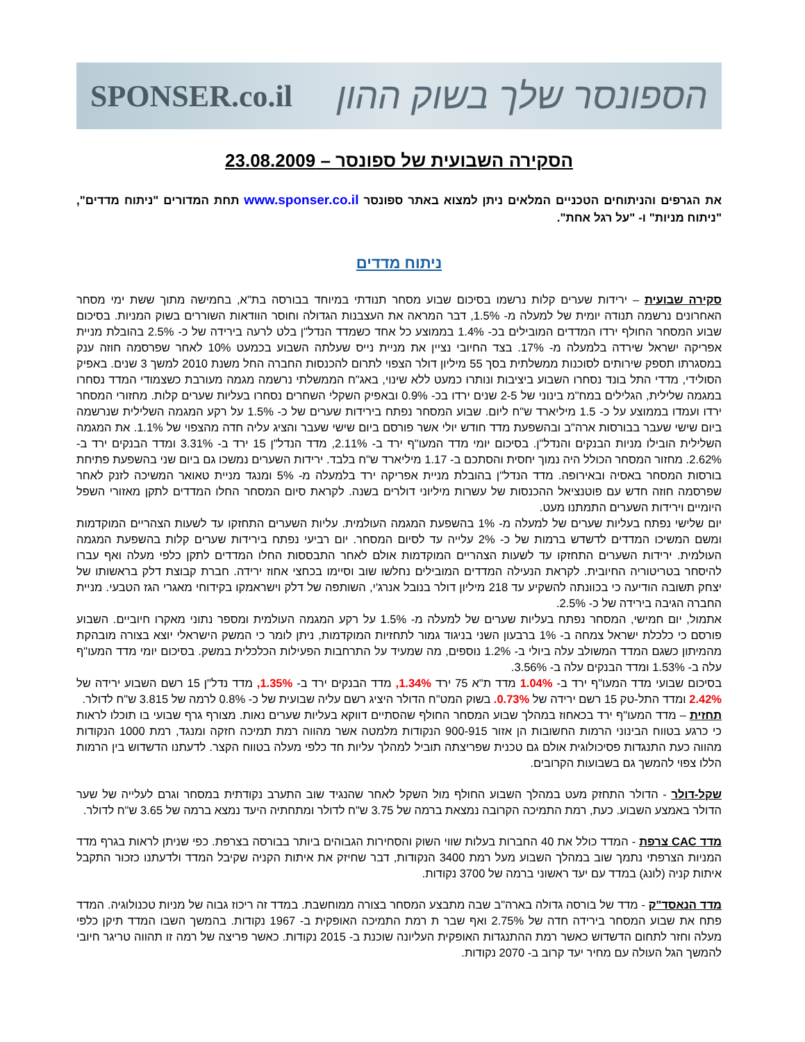SPONSER.co.il הספונסר שלך בשוק ההון
הסקירה השבועית של ספונסר – 23.08.2009
את הגרפים והניתוחים הטכניים המלאים ניתן למצוא באתר ספונסר www.sponser.co.il תחת המדורים "ניתוח מדדים", "ניתוח מניות" ו- "על רגל אחת".
ניתוח מדדים
סקירה שבועית – ירידות שערים קלות נרשמו בסיכום שבוע מסחר תנודתי במיוחד בבורסה בת"א, בחמישה מתוך ששת ימי מסחר האחרונים נרשמה תנודה יומית של למעלה מ- 1.5%, דבר המראה את העצבנות הגדולה וחוסר הוודאות השוררים בשוק המניות. בסיכום שבוע המסחר החולף ירדו המדדים המובילים בכ- 1.4% בממוצע כל אחד כשמדד הנדל"ן בלט לרעה בירידה של כ- 2.5% בהובלת מניית אפריקה ישראל שירדה בלמעלה מ- 17%. בצד החיובי נציין את מניית נייס שעלתה השבוע בכמעט 10% לאחר שפרסמה חוזה ענק במסגרתו תספק שירותים לסוכנות ממשלתית בסך 55 מיליון דולר הצפוי לתרום להכנסות החברה החל משנת 2010 למשך 3 שנים. באפיק הסולידי, מדדי התל בונד נסחרו השבוע ביציבות ונותרו כמעט ללא שינוי, באג"ח הממשלתי נרשמה מגמה מעורבת כשצמודי המדד נסחרו במגמה שלילית, הגלילים במח"מ בינוני של 2-5 שנים ירדו בכ- 0.9% ובאפיק השקלי השחרים נסחרו בעליות שערים קלות. מחזורי המסחר ירדו ועמדו בממוצע על כ- 1.5 מיליארד ש"ח ליום. שבוע המסחר נפתח בירידות שערים של כ- 1.5% על רקע המגמה השלילית שנרשמה ביום שישי שעבר בבורסות ארה"ב ובהשפעת מדד חודש יולי אשר פורסם ביום שישי שעבר והציג עליה חדה מהצפוי של 1.1%. את המגמה השלילית הובילו מניות הבנקים והנדל"ן. בסיכום יומי מדד המעו"ף ירד ב- 2.11%, מדד הנדל"ן 15 ירד ב- 3.31% ומדד הבנקים ירד ב- 2.62%. מחזור המסחר הכולל היה נמוך יחסית והסתכם ב- 1.17 מיליארד ש"ח בלבד. ירידות השערים נמשכו גם ביום שני בהשפעת פתיחת בורסות המסחר באסיה ובאירופה. מדד הנדל"ן בהובלת מניית אפריקה ירד בלמעלה מ- 5% ומנגד מניית טאואר המשיכה לזנק לאחר שפרסמה חוזה חדש עם פוטנציאל ההכנסות של עשרות מיליוני דולרים בשנה. לקראת סיום המסחר החלו המדדים לתקן מאזורי השפל היומיים וירידות השערים התמתנו מעט.
יום שלישי נפתח בעליות שערים של למעלה מ- 1% בהשפעת המגמה העולמית. עליות השערים התחזקו עד לשעות הצהריים המוקדמות ומשם המשיכו המדדים לדשדש ברמות של כ- 2% עלייה עד לסיום המסחר. יום רביעי נפתח בירידות שערים קלות בהשפעת המגמה העולמית. ירידות השערים התחזקו עד לשעות הצהריים המוקדמות אולם לאחר התבססות החלו המדדים לתקן כלפי מעלה ואף עברו להיסחר בטריטוריה החיובית. לקראת הנעילה המדדים המובילים נחלשו שוב וסיימו בכחצי אחוז ירידה. חברת קבוצת דלק בראשותו של יצחק תשובה הודיעה כי בכוונתה להשקיע עד 218 מיליון דולר בנובל אנרג'י, השותפה של דלק וישראמקו בקידוחי מאגרי הגז הטבעי. מניית החברה הגיבה בירידה של כ- 2.5%.
אתמול, יום חמישי, המסחר נפתח בעליות שערים של למעלה מ- 1.5% על רקע המגמה העולמית ומספר נתוני מאקרו חיוביים. השבוע פורסם כי כלכלת ישראל צמחה ב- 1% ברבעון השני בניגוד גמור לתחזיות המוקדמות, ניתן לומר כי המשק הישראלי יוצא בצורה מובהקת מהמיתון כשגם המדד המשולב עלה ביולי ב- 1.2% נוספים, מה שמעיד על התרחבות הפעילות הכלכלית במשק. בסיכום יומי מדד המעו"ף עלה ב- 1.53% ומדד הבנקים עלה ב- 3.56%.
בסיכום שבועי מדד המעו"ף ירד ב- 1.04% מדד ת"א 75 ירד 1.34%, מדד הבנקים ירד ב- 1.35%, מדד נדל"ן 15 רשם השבוע ירידה של 2.42% ומדד התל-טק 15 רשם ירידה של 0.73%. בשוק המט"ח הדולר היציג רשם עליה שבועית של כ- 0.8% לרמה של 3.815 ש"ח לדולר.
תחזית – מדד המעו"ף ירד בכאחוז במהלך שבוע המסחר החולף שהסתיים דווקא בעליות שערים נאות. מצורף גרף שבועי בו תוכלו לראות כי כרגע בטווח הבינוני הרמות החשובות הן אזור 900-915 הנקודות מלמטה אשר מהווה רמת תמיכה חזקה ומנגד, רמת 1000 הנקודות מהווה כעת התנגדות פסיכולוגית אולם גם טכנית שפריצתה תוביל למהלך עליות חד כלפי מעלה בטווח הקצר. לדעתנו הדשדוש בין הרמות הללו צפוי להמשך גם בשבועות הקרובים.
שקל-דולר - הדולר התחזק מעט במהלך השבוע החולף מול השקל לאחר שהנגיד שוב התערב נקודתית במסחר וגרם לעלייה של שער הדולר באמצע השבוע. כעת, רמת התמיכה הקרובה נמצאת ברמה של 3.75 ש"ח לדולר ומתחתיה היעד נמצא ברמה של 3.65 ש"ח לדולר.
מדד CAC צרפת - המדד כולל את 40 החברות בעלות שווי השוק והסחירות הגבוהים ביותר בבורסה בצרפת. כפי שניתן לראות בגרף מדד המניות הצרפתי נתמך שוב במהלך השבוע מעל רמת 3400 הנקודות, דבר שחיזק את איתות הקניה שקיבל המדד ולדעתנו כזכור התקבל איתות קניה (לונג) במדד עם יעד ראשוני ברמה של 3700 נקודות.
מדד הנאסד"ק - מדד של בורסה גדולה בארה"ב שבה מתבצע המסחר בצורה ממוחשבת. במדד זה ריכוז גבוה של מניות טכנולוגיה. המדד פתח את שבוע המסחר בירידה חדה של 2.75% ואף שבר ת רמת התמיכה האופקית ב- 1967 נקודות. בהמשך השבו המדד תיקן כלפי מעלה וחזר לתחום הדשדוש כאשר רמת ההתנגדות האופקית העליונה שוכנת ב- 2015 נקודות. כאשר פריצה של רמה זו תהווה טריגר חיובי להמשך הגל העולה עם מחיר יעד קרוב ב- 2070 נקודות.